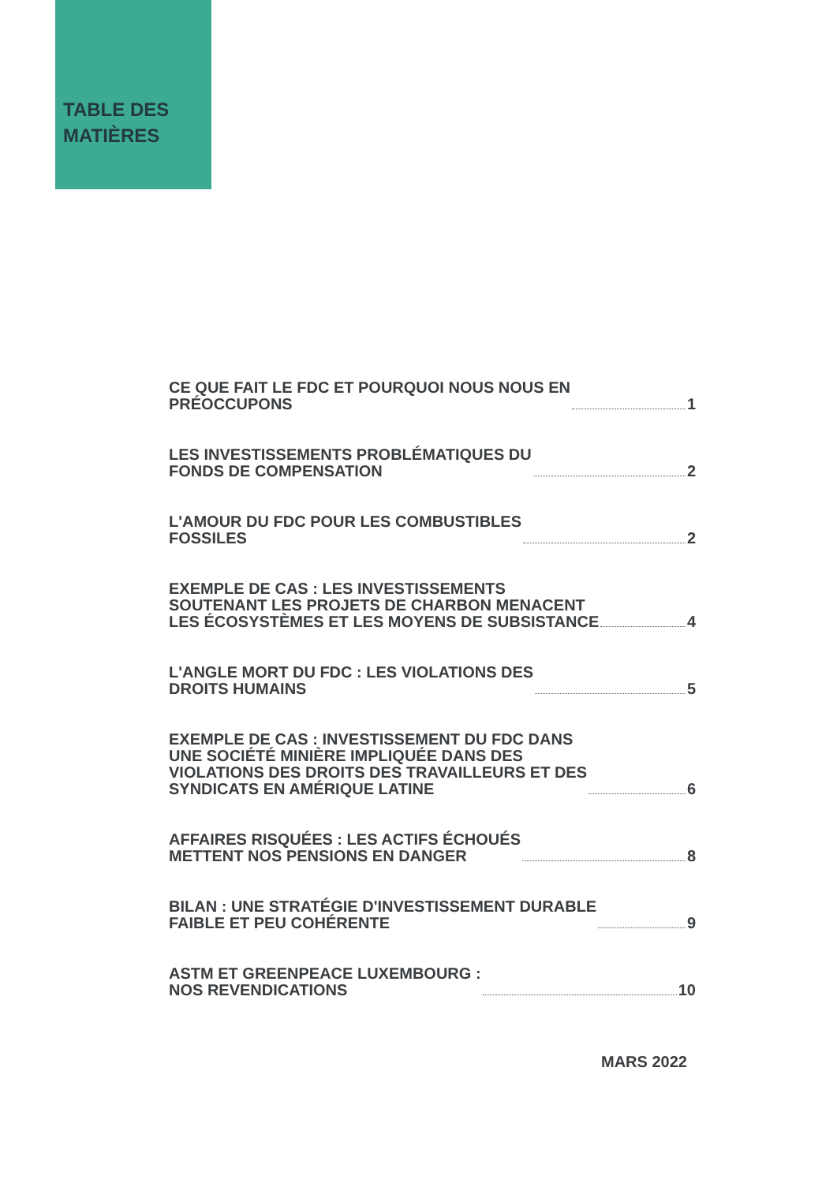TABLE DES
MATIÈRES
CE QUE FAIT LE FDC ET POURQUOI NOUS NOUS EN
PRÉOCCUPONS 1
LES INVESTISSEMENTS PROBLÉMATIQUES DU
FONDS DE COMPENSATION 2
L'AMOUR DU FDC POUR LES COMBUSTIBLES
FOSSILES 2
EXEMPLE DE CAS : LES INVESTISSEMENTS
SOUTENANT LES PROJETS DE CHARBON MENACENT
LES ÉCOSYSTÈMES ET LES MOYENS DE SUBSISTANCE 4
L'ANGLE MORT DU FDC : LES VIOLATIONS DES
DROITS HUMAINS 5
EXEMPLE DE CAS : INVESTISSEMENT DU FDC DANS
UNE SOCIÉTÉ MINIÈRE IMPLIQUÉE DANS DES
VIOLATIONS DES DROITS DES TRAVAILLEURS ET DES
SYNDICATS EN AMÉRIQUE LATINE 6
AFFAIRES RISQUÉES : LES ACTIFS ÉCHOUÉS
METTENT NOS PENSIONS EN DANGER 8
BILAN : UNE STRATÉGIE D'INVESTISSEMENT DURABLE
FAIBLE ET PEU COHÉRENTE 9
ASTM ET GREENPEACE LUXEMBOURG :
NOS REVENDICATIONS 10
MARS 2022